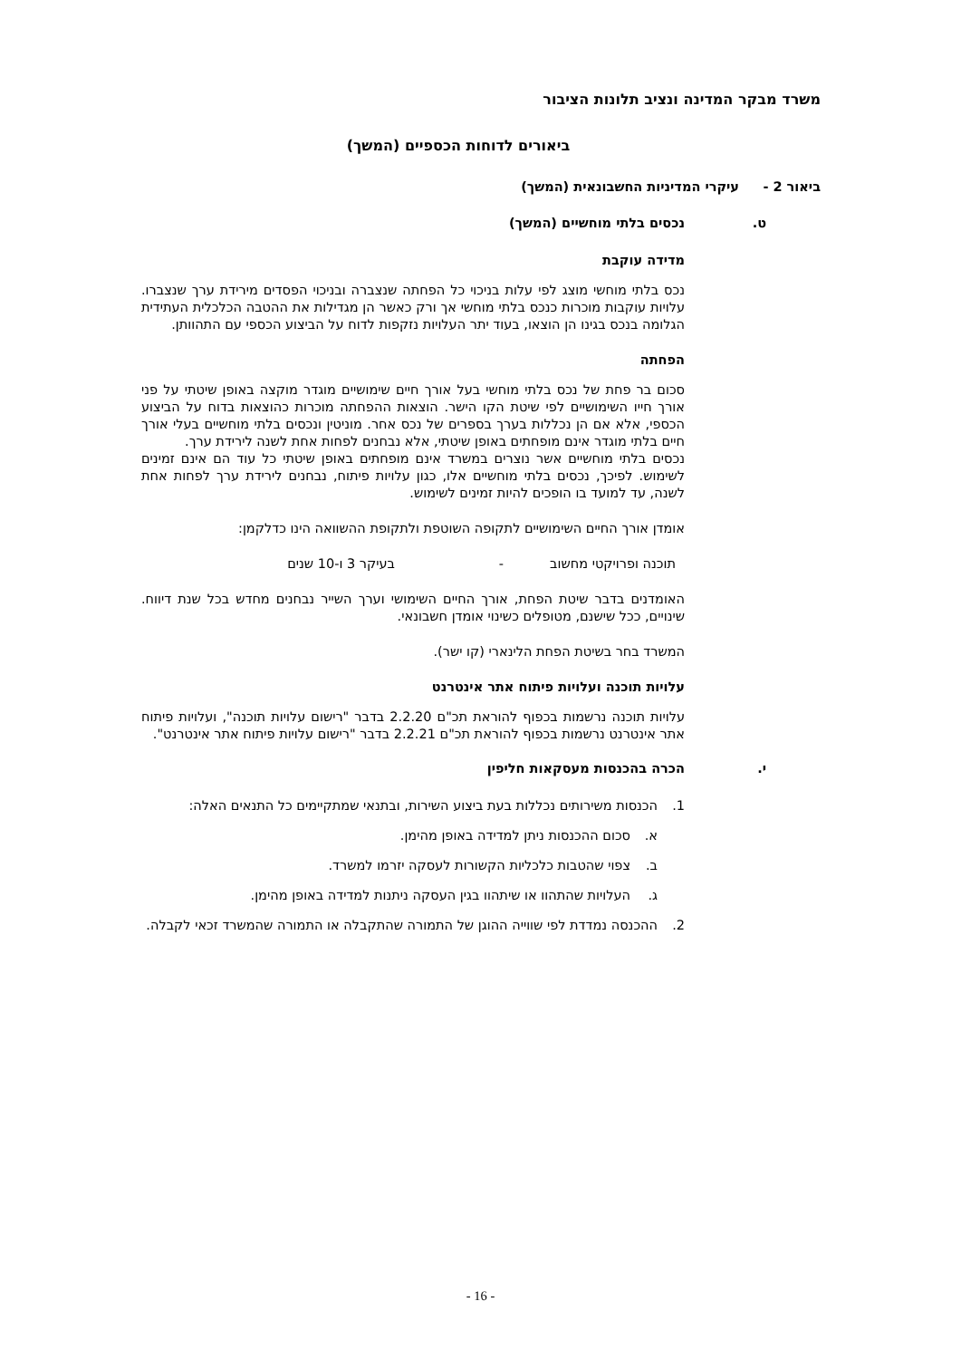משרד מבקר המדינה ונציב תלונות הציבור
ביאורים לדוחות הכספיים (המשך)
ביאור 2 - עיקרי המדיניות החשבונאית (המשך)
ט. נכסים בלתי מוחשיים (המשך)
מדידה עוקבת
נכס בלתי מוחשי מוצג לפי עלות בניכוי כל הפחתה שנצברה ובניכוי הפסדים מירידת ערך שנצברו. עלויות עוקבות מוכרות כנכס בלתי מוחשי אך ורק כאשר הן מגדילות את ההטבה הכלכלית העתידית הגלומה בנכס בגינו הן הוצאו, בעוד יתר העלויות נזקפות לדוח על הביצוע הכספי עם התהוותן.
הפחתה
סכום בר פחת של נכס בלתי מוחשי בעל אורך חיים שימושיים מוגדר מוקצה באופן שיטתי על פני אורך חייו השימושיים לפי שיטת הקו הישר. הוצאות ההפחתה מוכרות כהוצאות בדוח על הביצוע הכספי, אלא אם הן נכללות בערך בספרים של נכס אחר. מוניטין ונכסים בלתי מוחשיים בעלי אורך חיים בלתי מוגדר אינם מופחתים באופן שיטתי, אלא נבחנים לפחות אחת לשנה לירידת ערך.
נכסים בלתי מוחשיים אשר נוצרים במשרד אינם מופחתים באופן שיטתי כל עוד הם אינם זמינים לשימוש. לפיכך, נכסים בלתי מוחשיים אלו, כגון עלויות פיתוח, נבחנים לירידת ערך לפחות אחת לשנה, עד למועד בו הופכים להיות זמינים לשימוש.
אומדן אורך החיים השימושיים לתקופה השוטפת ולתקופת ההשוואה הינו כדלקמן:
תוכנה ופרויקטי מחשוב - בעיקר 3 ו-10 שנים
האומדנים בדבר שיטת הפחת, אורך החיים השימושי וערך השייר נבחנים מחדש בכל שנת דיווח. שינויים, ככל שישנם, מטופלים כשינוי אומדן חשבונאי.
המשרד בחר בשיטת הפחת הלינארי (קו ישר).
עלויות תוכנה ועלויות פיתוח אתר אינטרנט
עלויות תוכנה נרשמות בכפוף להוראת תכ"ם 2.2.20 בדבר "רישום עלויות תוכנה", ועלויות פיתוח אתר אינטרנט נרשמות בכפוף להוראת תכ"ם 2.2.21 בדבר "רישום עלויות פיתוח אתר אינטרנט".
י. הכרה בהכנסות מעסקאות חליפין
1. הכנסות משירותים נכללות בעת ביצוע השירות, ובתנאי שמתקיימים כל התנאים האלה:
א. סכום ההכנסות ניתן למדידה באופן מהימן.
ב. צפוי שהטבות כלכליות הקשורות לעסקה יזרמו למשרד.
ג. העלויות שהתהוו או שיתהוו בגין העסקה ניתנות למדידה באופן מהימן.
2. ההכנסה נמדדת לפי שווייה ההוגן של התמורה שהתקבלה או התמורה שהמשרד זכאי לקבלה.
- 16 -